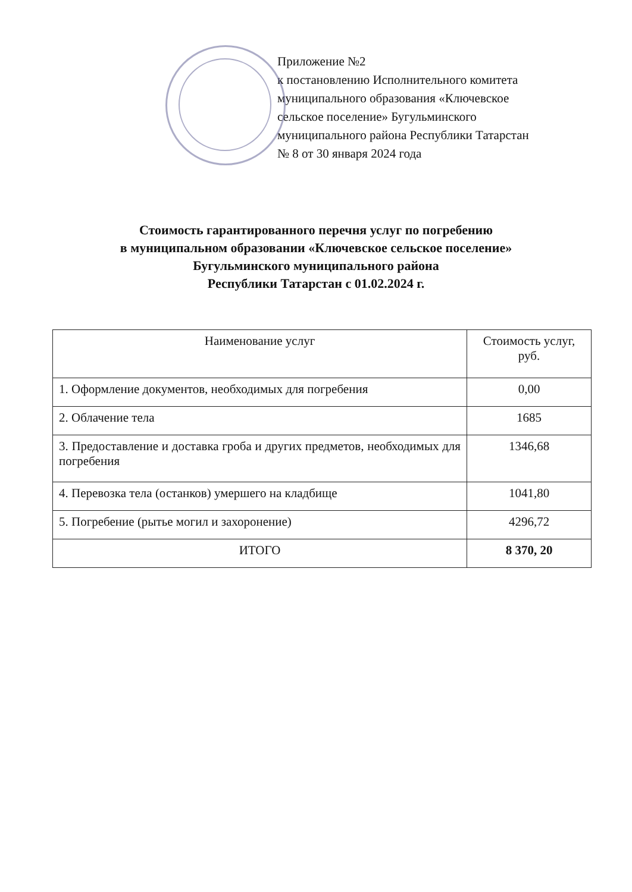Приложение №2
к постановлению Исполнительного комитета
муниципального образования «Ключевское
сельское поселение» Бугульминского
муниципального района Республики Татарстан
№ 8 от 30 января 2024 года
Стоимость гарантированного перечня услуг по погребению
в муниципальном образовании «Ключевское сельское поселение»
Бугульминского муниципального района
Республики Татарстан с 01.02.2024 г.
| Наименование услуг | Стоимость услуг, руб. |
| --- | --- |
| 1. Оформление документов, необходимых для погребения | 0,00 |
| 2. Облачение тела | 1685 |
| 3. Предоставление и доставка гроба и других предметов, необходимых для погребения | 1346,68 |
| 4. Перевозка тела (останков) умершего на кладбище | 1041,80 |
| 5. Погребение (рытье могил и захоронение) | 4296,72 |
| ИТОГО | 8 370, 20 |